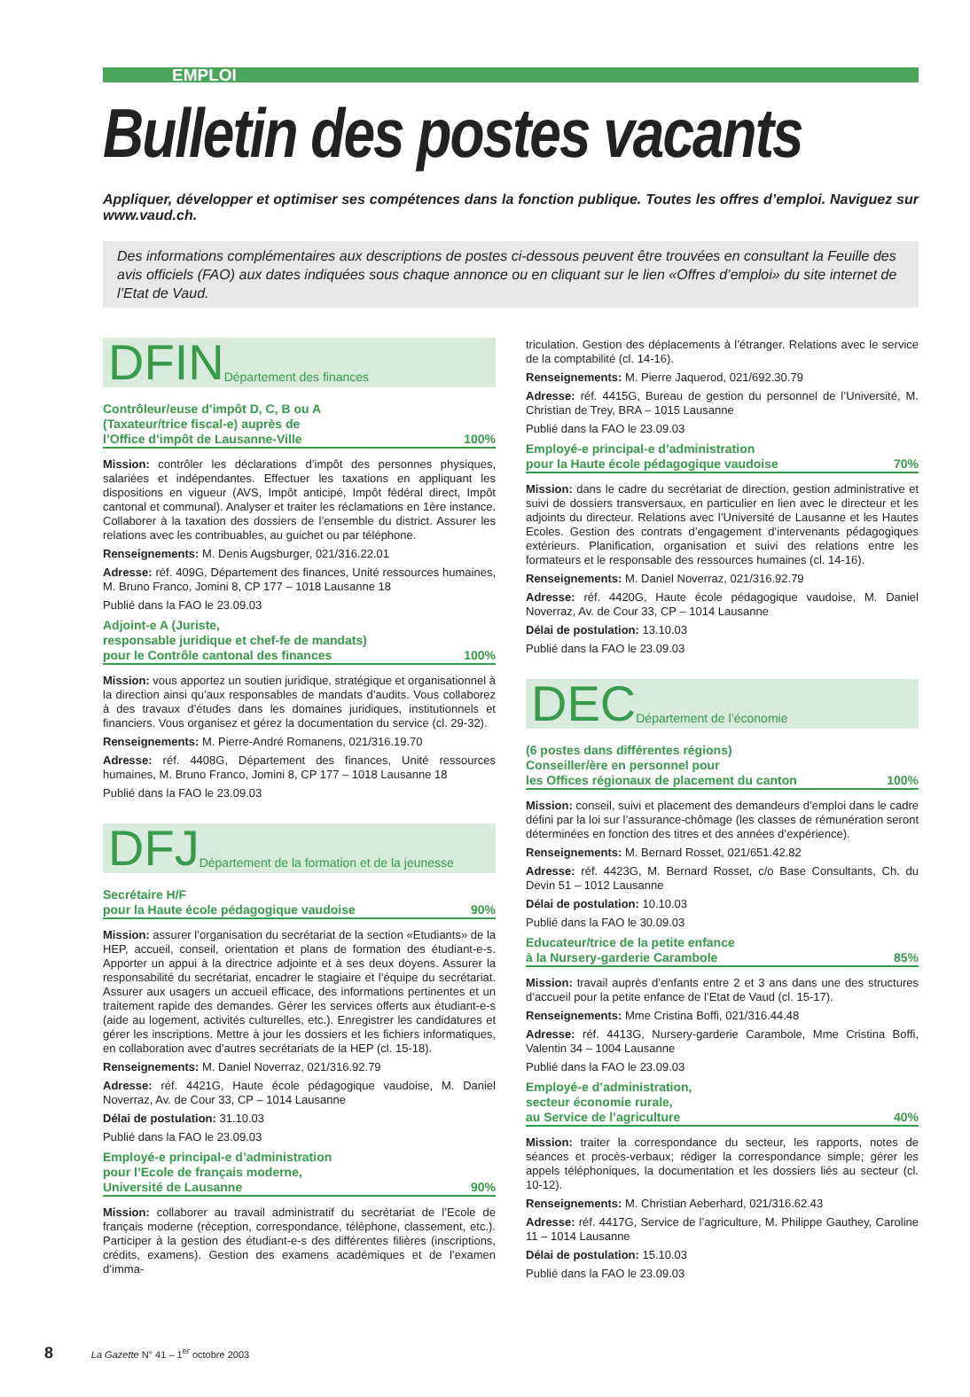EMPLOI
Bulletin des postes vacants
Appliquer, développer et optimiser ses compétences dans la fonction publique. Toutes les offres d’emploi. Naviguez sur www.vaud.ch.
Des informations complémentaires aux descriptions de postes ci-dessous peuvent être trouvées en consultant la Feuille des avis officiels (FAO) aux dates indiquées sous chaque annonce ou en cliquant sur le lien «Offres d’emploi» du site internet de l’Etat de Vaud.
DFIN Département des finances
Contrôleur/euse d’impôt D, C, B ou A
(Taxateur/trice fiscal-e) auprès de
l’Office d’impôt de Lausanne-Ville 100%
Mission: contrôler les déclarations d’impôt des personnes physiques, salariées et indépendantes. Effectuer les taxations en appliquant les dispositions en vigueur (AVS, Impôt anticipé, Impôt fédéral direct, Impôt cantonal et communal). Analyser et traiter les réclamations en 1ère instance. Collaborer à la taxation des dossiers de l’ensemble du district. Assurer les relations avec les contribuables, au guichet ou par téléphone.
Renseignements: M. Denis Augsburger, 021/316.22.01
Adresse: réf. 409G, Département des finances, Unité ressources humaines, M. Bruno Franco, Jomini 8, CP 177 – 1018 Lausanne 18
Publié dans la FAO le 23.09.03
Adjoint-e A (Juriste,
responsable juridique et chef-fe de mandats)
pour le Contrôle cantonal des finances 100%
Mission: vous apportez un soutien juridique, stratégique et organisationnel à la direction ainsi qu’aux responsables de mandats d’audits. Vous collaborez à des travaux d’études dans les domaines juridiques, institutionnels et financiers. Vous organisez et gérez la documentation du service (cl. 29-32).
Renseignements: M. Pierre-André Romanens, 021/316.19.70
Adresse: réf. 4408G, Département des finances, Unité ressources humaines, M. Bruno Franco, Jomini 8, CP 177 – 1018 Lausanne 18
Publié dans la FAO le 23.09.03
DFJ Département de la formation et de la jeunesse
Secrétaire H/F
pour la Haute école pédagogique vaudoise 90%
Mission: assurer l’organisation du secrétariat de la section «Etudiants» de la HEP, accueil, conseil, orientation et plans de formation des étudiant-e-s. Apporter un appui à la directrice adjointe et à ses deux doyens. Assurer la responsabilité du secrétariat, encadrer le stagiaire et l’équipe du secrétariat. Assurer aux usagers un accueil efficace, des informations pertinentes et un traitement rapide des demandes. Gérer les services offerts aux étudiant-e-s (aide au logement, activités culturelles, etc.). Enregistrer les candidatures et gérer les inscriptions. Mettre à jour les dossiers et les fichiers informatiques, en collaboration avec d’autres secrétariats de la HEP (cl. 15-18).
Renseignements: M. Daniel Noverraz, 021/316.92.79
Adresse: réf. 4421G, Haute école pédagogique vaudoise, M. Daniel Noverraz, Av. de Cour 33, CP – 1014 Lausanne
Délai de postulation: 31.10.03
Publié dans la FAO le 23.09.03
Employé-e principal-e d’administration
pour l’Ecole de français moderne,
Université de Lausanne 90%
Mission: collaborer au travail administratif du secrétariat de l’Ecole de français moderne (réception, correspondance, téléphone, classement, etc.). Participer à la gestion des étudiant-e-s des différentes filières (inscriptions, crédits, examens). Gestion des examens académiques et de l’examen d’imma-
triculation. Gestion des déplacements à l’étranger. Relations avec le service de la comptabilité (cl. 14-16).
Renseignements: M. Pierre Jaquerod, 021/692.30.79
Adresse: réf. 4415G, Bureau de gestion du personnel de l’Université, M. Christian de Trey, BRA – 1015 Lausanne
Publié dans la FAO le 23.09.03
Employé-e principal-e d’administration
pour la Haute école pédagogique vaudoise 70%
Mission: dans le cadre du secrétariat de direction, gestion administrative et suivi de dossiers transversaux, en particulier en lien avec le directeur et les adjoints du directeur. Relations avec l’Université de Lausanne et les Hautes Ecoles. Gestion des contrats d’engagement d’intervenants pédagogiques extérieurs. Planification, organisation et suivi des relations entre les formateurs et le responsable des ressources humaines (cl. 14-16).
Renseignements: M. Daniel Noverraz, 021/316.92.79
Adresse: réf. 4420G, Haute école pédagogique vaudoise, M. Daniel Noverraz, Av. de Cour 33, CP – 1014 Lausanne
Délai de postulation: 13.10.03
Publié dans la FAO le 23.09.03
DEC Département de l’économie
(6 postes dans différentes régions)
Conseiller/ère en personnel pour
les Offices régionaux de placement du canton 100%
Mission: conseil, suivi et placement des demandeurs d’emploi dans le cadre défini par la loi sur l’assurance-chômage (les classes de rémunération seront déterminées en fonction des titres et des années d’expérience).
Renseignements: M. Bernard Rosset, 021/651.42.82
Adresse: réf. 4423G, M. Bernard Rosset, c/o Base Consultants, Ch. du Devin 51 – 1012 Lausanne
Délai de postulation: 10.10.03
Publié dans la FAO le 30.09.03
Educateur/trice de la petite enfance
à la Nursery-garderie Carambole 85%
Mission: travail auprès d’enfants entre 2 et 3 ans dans une des structures d’accueil pour la petite enfance de l’Etat de Vaud (cl. 15-17).
Renseignements: Mme Cristina Boffi, 021/316.44.48
Adresse: réf. 4413G, Nursery-garderie Carambole, Mme Cristina Boffi, Valentin 34 – 1004 Lausanne
Publié dans la FAO le 23.09.03
Employé-e d’administration,
secteur économie rurale,
au Service de l’agriculture 40%
Mission: traiter la correspondance du secteur, les rapports, notes de séances et procès-verbaux; rédiger la correspondance simple; gérer les appels téléphoniques, la documentation et les dossiers liés au secteur (cl. 10-12).
Renseignements: M. Christian Aeberhard, 021/316.62.43
Adresse: réf. 4417G, Service de l’agriculture, M. Philippe Gauthey, Caroline 11 – 1014 Lausanne
Délai de postulation: 15.10.03
Publié dans la FAO le 23.09.03
8 La Gazette N° 41 – 1<sup>er</sup> octobre 2003